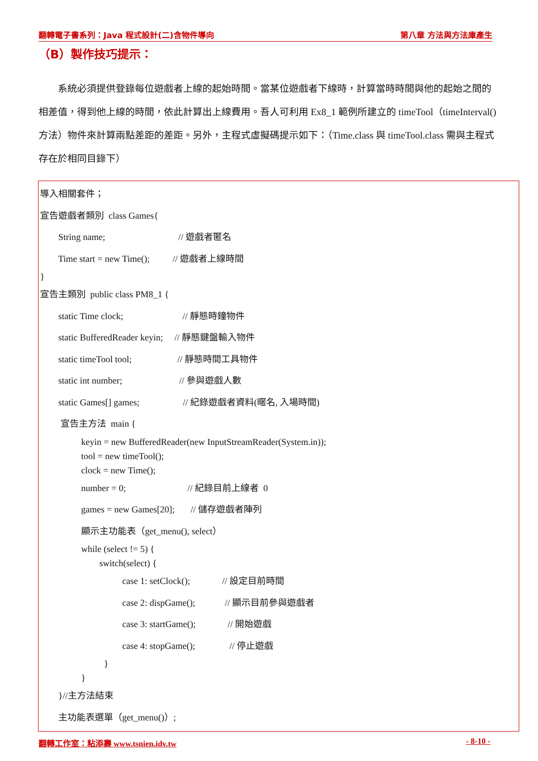翻轉電子書系列：Java 程式設計(二)含物件導向 第八章 方法與方法庫產生
（B）製作技巧提示：
  系統必須提供登錄每位遊戲者上線的起始時間。當某位遊戲者下線時，計算當時時間與他的起始之間的相差值，得到他上線的時間，依此計算出上線費用。吾人可利用 Ex8_1 範例所建立的 timeTool（timeInterval() 方法）物件來計算兩點差距的差距。另外，主程式虛擬碼提示如下：（Time.class 與 timeTool.class 需與主程式存在於相同目錄下）
導入相關套件；
宣告遊戲者類別 class Games{
String name; // 遊戲者匿名
Time start = new Time(); // 遊戲者上線時間
}
宣告主類別 public class PM8_1 {
static Time clock; // 靜態時鐘物件
static BufferedReader keyin; // 靜態鍵盤輸入物件
static timeTool tool; // 靜態時間工具物件
static int number; // 參與遊戲人數
static Games[] games; // 紀錄遊戲者資料(暱名, 入場時間)
宣告主方法 main {
keyin = new BufferedReader(new InputStreamReader(System.in));
tool = new timeTool();
clock = new Time();
number = 0; // 紀錄目前上線者 0
games = new Games[20]; // 儲存遊戲者陣列
顯示主功能表（get_menu(), select）
while (select != 5) {
switch(select) {
case 1: setClock(); // 設定目前時間
case 2: dispGame(); // 顯示目前參與遊戲者
case 3: startGame(); // 開始遊戲
case 4: stopGame(); // 停止遊戲
}
}
}//主方法結束
主功能表選單（get_menu()）;
翻轉工作室：粘添壽 www.tsnien.idv.tw - 8-10 -